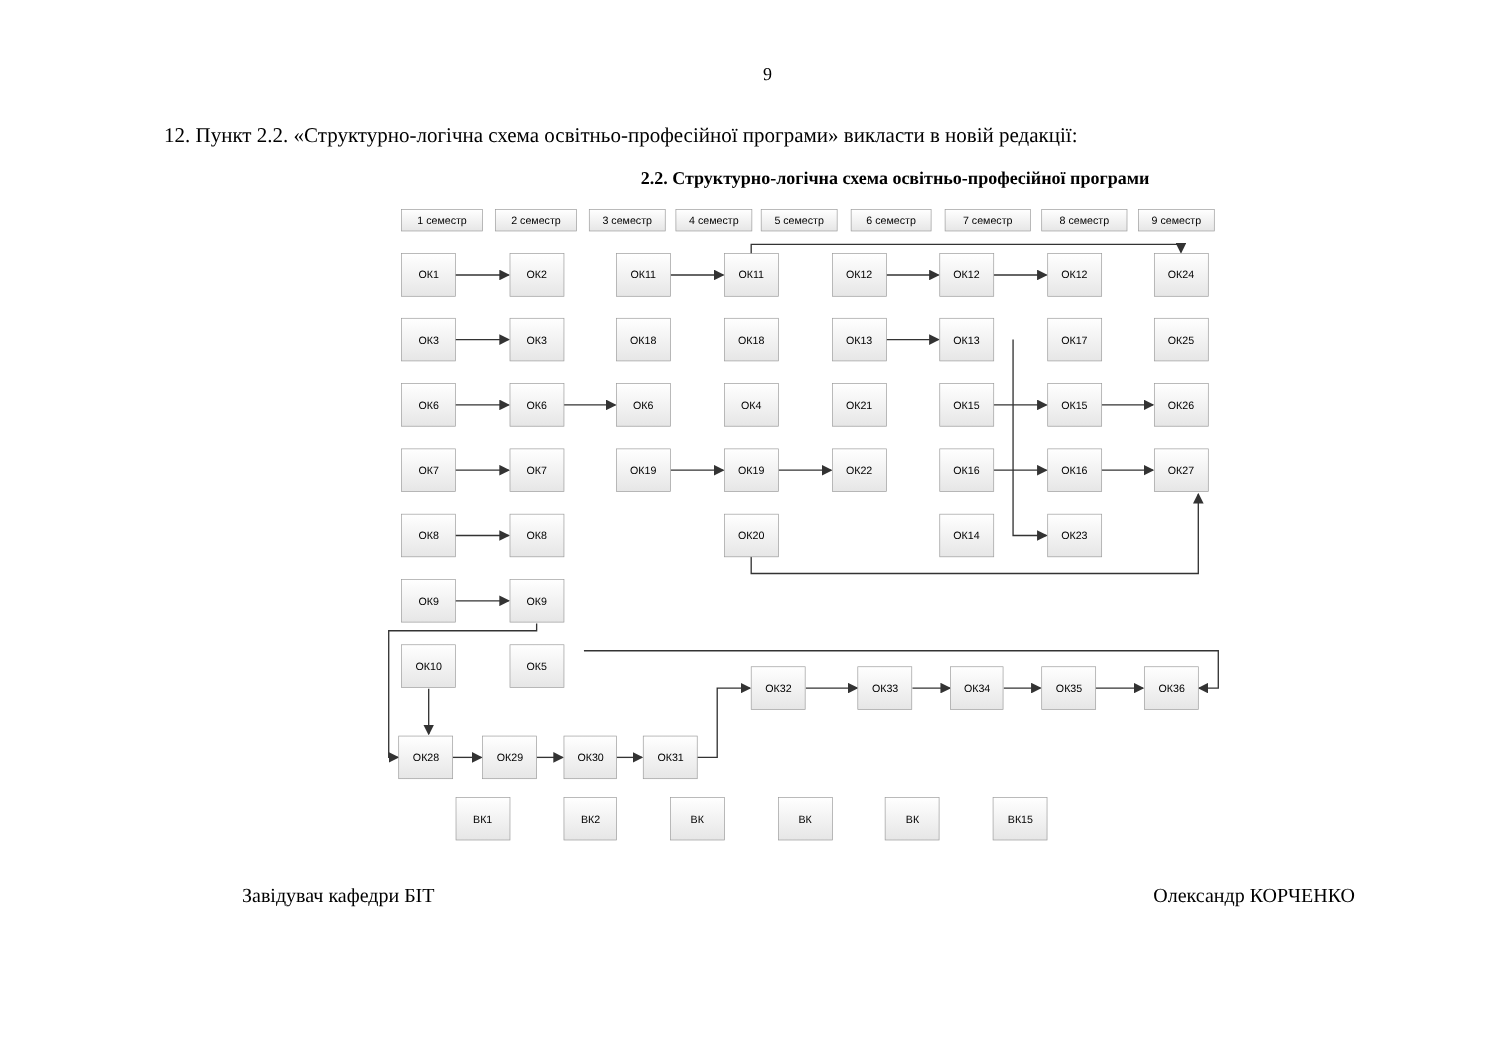9
12. Пункт 2.2. «Структурно-логічна схема освітньо-професійної програми» викласти в новій редакції:
2.2. Структурно-логічна схема освітньо-професійної програми
1 семестр
2 семестр
3 семестр
4 семестр
5 семестр
6 семестр
7 семестр
8 семестр
9 семестр
ОК1
ОК2
ОК11
ОК11
ОК12
ОК12
ОК12
ОК24
ОК3
ОК3
ОК18
ОК18
ОК13
ОК13
ОК17
ОК25
ОК6
ОК6
ОК6
ОК4
ОК21
ОК15
ОК15
ОК26
ОК7
ОК7
ОК19
ОК19
ОК22
ОК16
ОК16
ОК27
ОК8
ОК8
ОК20
ОК14
ОК23
ОК9
ОК9
ОК10
ОК5
ОК32
ОК33
ОК34
ОК35
ОК36
ОК28
ОК29
ОК30
ОК31
ВК1
ВК2
ВК
ВК
ВК
ВК15
Завідувач кафедри БІТ Олександр КОРЧЕНКО